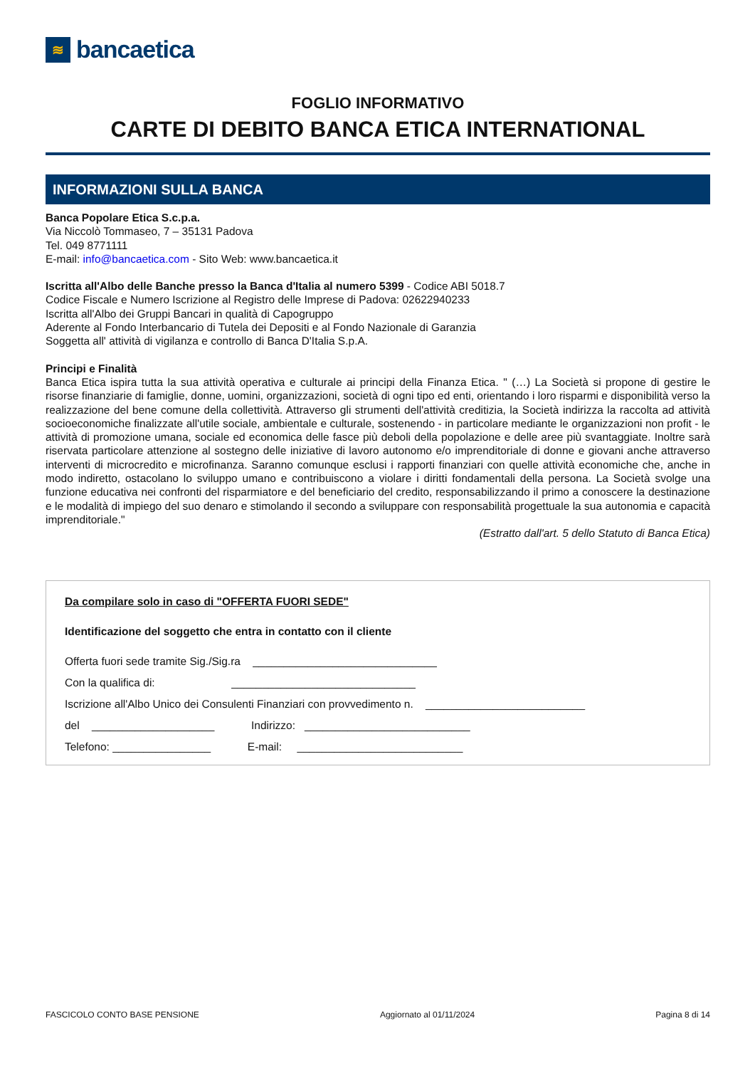≋
bancaetica
FOGLIO INFORMATIVO
CARTE DI DEBITO BANCA ETICA INTERNATIONAL
INFORMAZIONI SULLA BANCA
Banca Popolare Etica S.c.p.a.
Via Niccolò Tommaseo, 7 – 35131 Padova
Tel. 049 8771111
E-mail: info@bancaetica.com - Sito Web: www.bancaetica.it
Iscritta all'Albo delle Banche presso la Banca d'Italia al numero 5399 - Codice ABI 5018.7
Codice Fiscale e Numero Iscrizione al Registro delle Imprese di Padova: 02622940233
Iscritta all'Albo dei Gruppi Bancari in qualità di Capogruppo
Aderente al Fondo Interbancario di Tutela dei Depositi e al Fondo Nazionale di Garanzia
Soggetta all' attività di vigilanza e controllo di Banca D'Italia S.p.A.
Principi e Finalità
Banca Etica ispira tutta la sua attività operativa e culturale ai principi della Finanza Etica. " (…) La Società si propone di gestire le risorse finanziarie di famiglie, donne, uomini, organizzazioni, società di ogni tipo ed enti, orientando i loro risparmi e disponibilità verso la realizzazione del bene comune della collettività. Attraverso gli strumenti dell'attività creditizia, la Società indirizza la raccolta ad attività socioeconomiche finalizzate all'utile sociale, ambientale e culturale, sostenendo - in particolare mediante le organizzazioni non profit - le attività di promozione umana, sociale ed economica delle fasce più deboli della popolazione e delle aree più svantaggiate. Inoltre sarà riservata particolare attenzione al sostegno delle iniziative di lavoro autonomo e/o imprenditoriale di donne e giovani anche attraverso interventi di microcredito e microfinanza. Saranno comunque esclusi i rapporti finanziari con quelle attività economiche che, anche in modo indiretto, ostacolano lo sviluppo umano e contribuiscono a violare i diritti fondamentali della persona. La Società svolge una funzione educativa nei confronti del risparmiatore e del beneficiario del credito, responsabilizzando il primo a conoscere la destinazione e le modalità di impiego del suo denaro e stimolando il secondo a sviluppare con responsabilità progettuale la sua autonomia e capacità imprenditoriale."
(Estratto dall'art. 5 dello Statuto di Banca Etica)
Da compilare solo in caso di "OFFERTA FUORI SEDE"
Identificazione del soggetto che entra in contatto con il cliente
Offerta fuori sede tramite Sig./Sig.ra ______________________________
Con la qualifica di: ______________________________
Iscrizione all'Albo Unico dei Consulenti Finanziari con provvedimento n. __________________________
del ____________________ Indirizzo: ___________________________
Telefono: ________________ E-mail: ___________________________
FASCICOLO CONTO BASE PENSIONE Aggiornato al 01/11/2024 Pagina 8 di 14